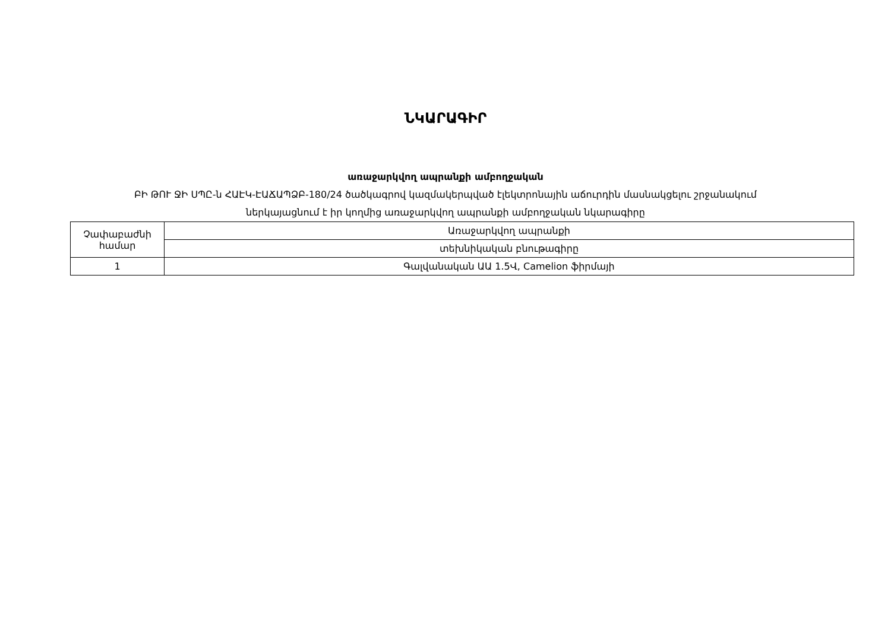ՆԿԱՐԱԳԻՐ
առաջարկվող ապրանքի ամբողջական
ԲԻ ԹՈՒ ՋԻ ՍՊԸ-ն ՀԱԷԿ-ԷԱՃԱՊՁԲ-180/24 ծածկագրով կազմակերպված էլեկտրոնային աճուրդին մասնակցելու շրջանակում
ներկայացնում է իր կողմից առաջարկվող ապրանքի ամբողջական նկարագիրը
| Չափաբաժնի համար | Առաջարկվող ապրանքի |
| | տեխնիկական բնութագիրը |
| 1 | Գալվանական ԱԱ 1.5Վ, Camelion ֆիրմայի |